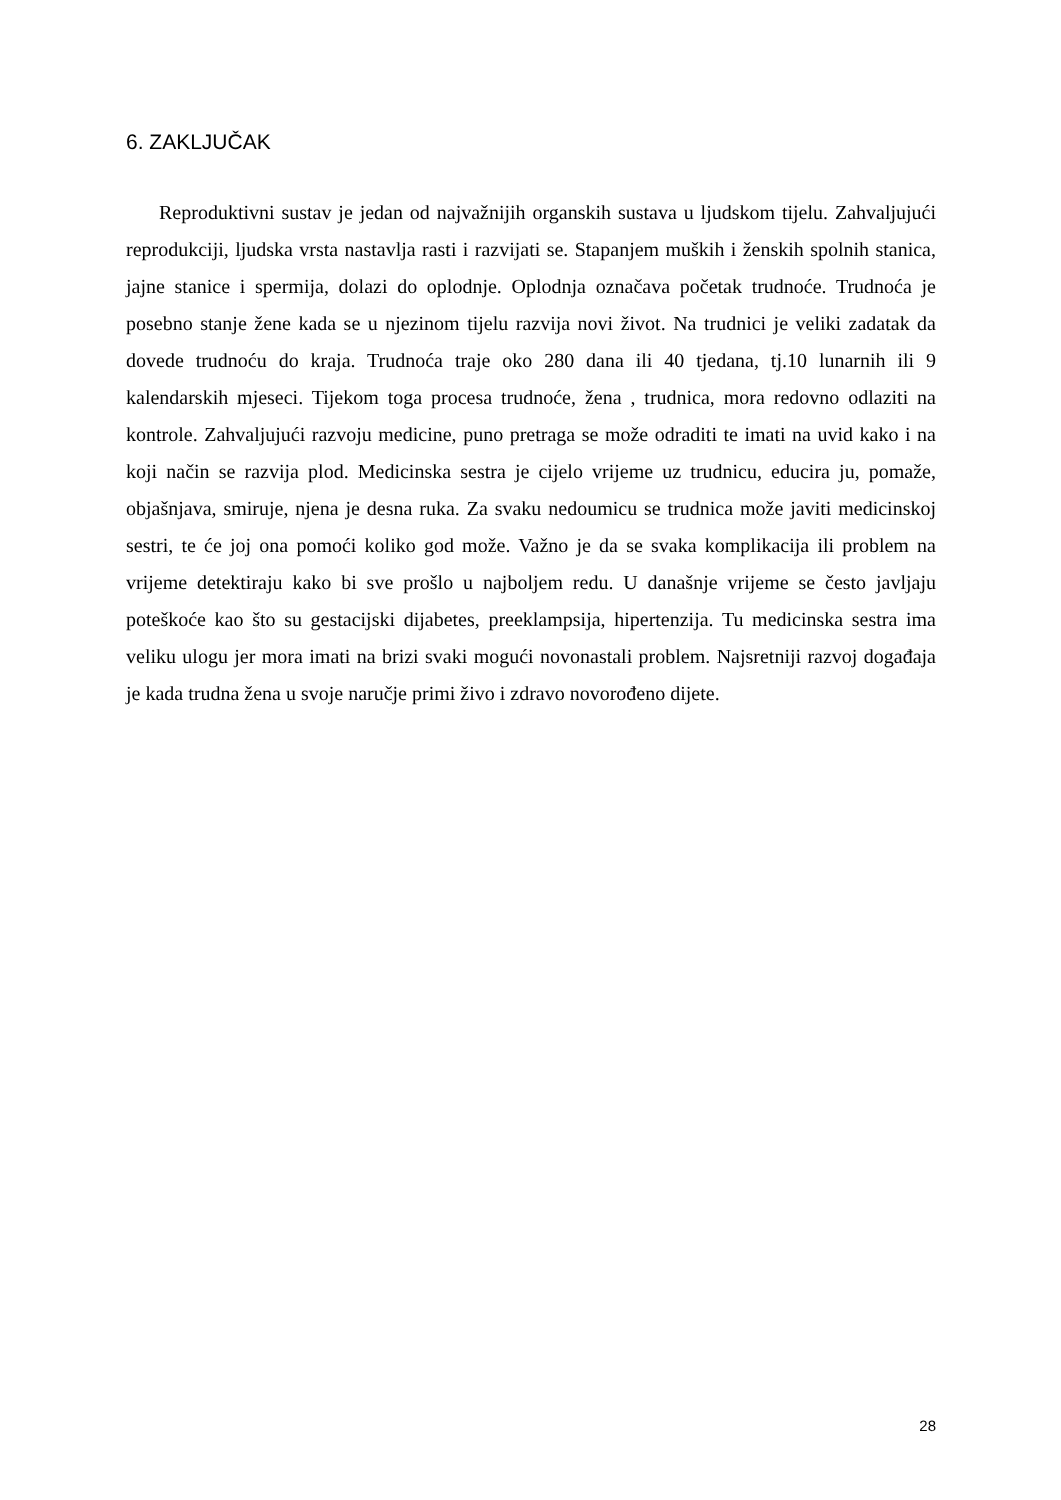6. ZAKLJUČAK
Reproduktivni sustav je jedan od najvažnijih organskih sustava u ljudskom tijelu. Zahvaljujući reprodukciji, ljudska vrsta nastavlja rasti i razvijati se. Stapanjem muških i ženskih spolnih stanica, jajne stanice i spermija, dolazi do oplodnje. Oplodnja označava početak trudnoće. Trudnoća je posebno stanje žene kada se u njezinom tijelu razvija novi život. Na trudnici je veliki zadatak da dovede trudnoću do kraja. Trudnoća traje oko 280 dana ili 40 tjedana, tj.10 lunarnih ili 9 kalendarskih mjeseci. Tijekom toga procesa trudnoće, žena , trudnica, mora redovno odlaziti na kontrole. Zahvaljujući razvoju medicine, puno pretraga se može odraditi te imati na uvid kako i na koji način se razvija plod. Medicinska sestra je cijelo vrijeme uz trudnicu, educira ju, pomaže, objašnjava, smiruje, njena je desna ruka. Za svaku nedoumicu se trudnica može javiti medicinskoj sestri, te će joj ona pomoći koliko god može. Važno je da se svaka komplikacija ili problem na vrijeme detektiraju kako bi sve prošlo u najboljem redu. U današnje vrijeme se često javljaju poteškoće kao što su gestacijski dijabetes, preeklampsija, hipertenzija. Tu medicinska sestra ima veliku ulogu jer mora imati na brizi svaki mogući novonastali problem. Najsretniji razvoj događaja je kada trudna žena u svoje naručje primi živo i zdravo novorođeno dijete.
28